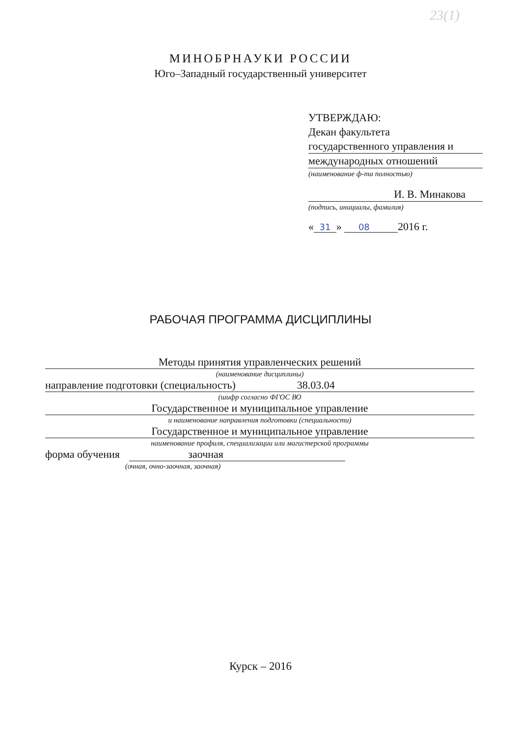23(1)
МИНОБРНАУКИ РОССИИ
Юго–Западный государственный университет
УТВЕРЖДАЮ:
Декан факультета
государственного управления и
международных отношений
(наименование ф-та полностью)
И. В. Минакова
(подпись, инициалы, фамилия)
« 31 » 08 2016 г.
РАБОЧАЯ ПРОГРАММА ДИСЦИПЛИНЫ
Методы принятия управленческих решений
(наименование дисциплины)
направление подготовки (специальность) 38.03.04
(шифр согласно ФГОС ВО
Государственное и муниципальное управление
и наименование направления подготовки (специальности)
Государственное и муниципальное управление
наименование профиля, специализации или магистерской программы
форма обучения заочная
(очная, очно-заочная, заочная)
Курск – 2016